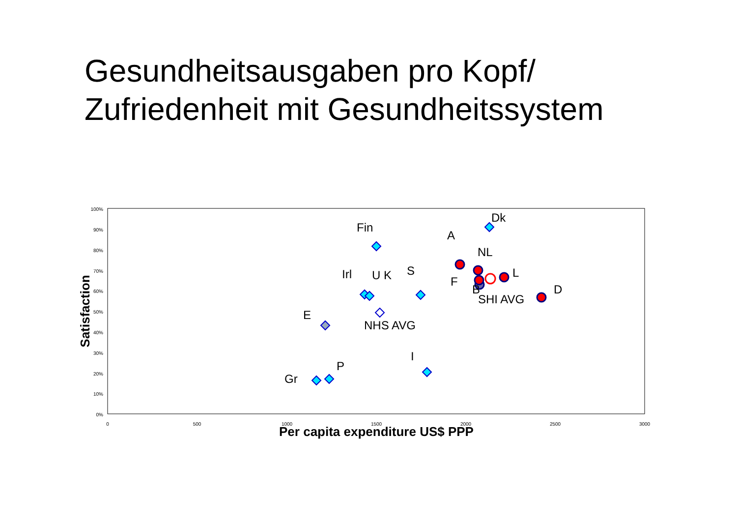Gesundheitsausgaben pro Kopf/
Zufriedenheit mit Gesundheitssystem
100%
90%
80%
70%
60%
50%
40%
30%
20%
10%
0%
0
500
1000
1500
2000
2500
3000
Per capita expenditure US$ PPP
Satisfaction
Dk
Fin
A
NL
Irl
U K
S
F
L
B
D
SHI AVG
E
NHS AVG
I
P
Gr